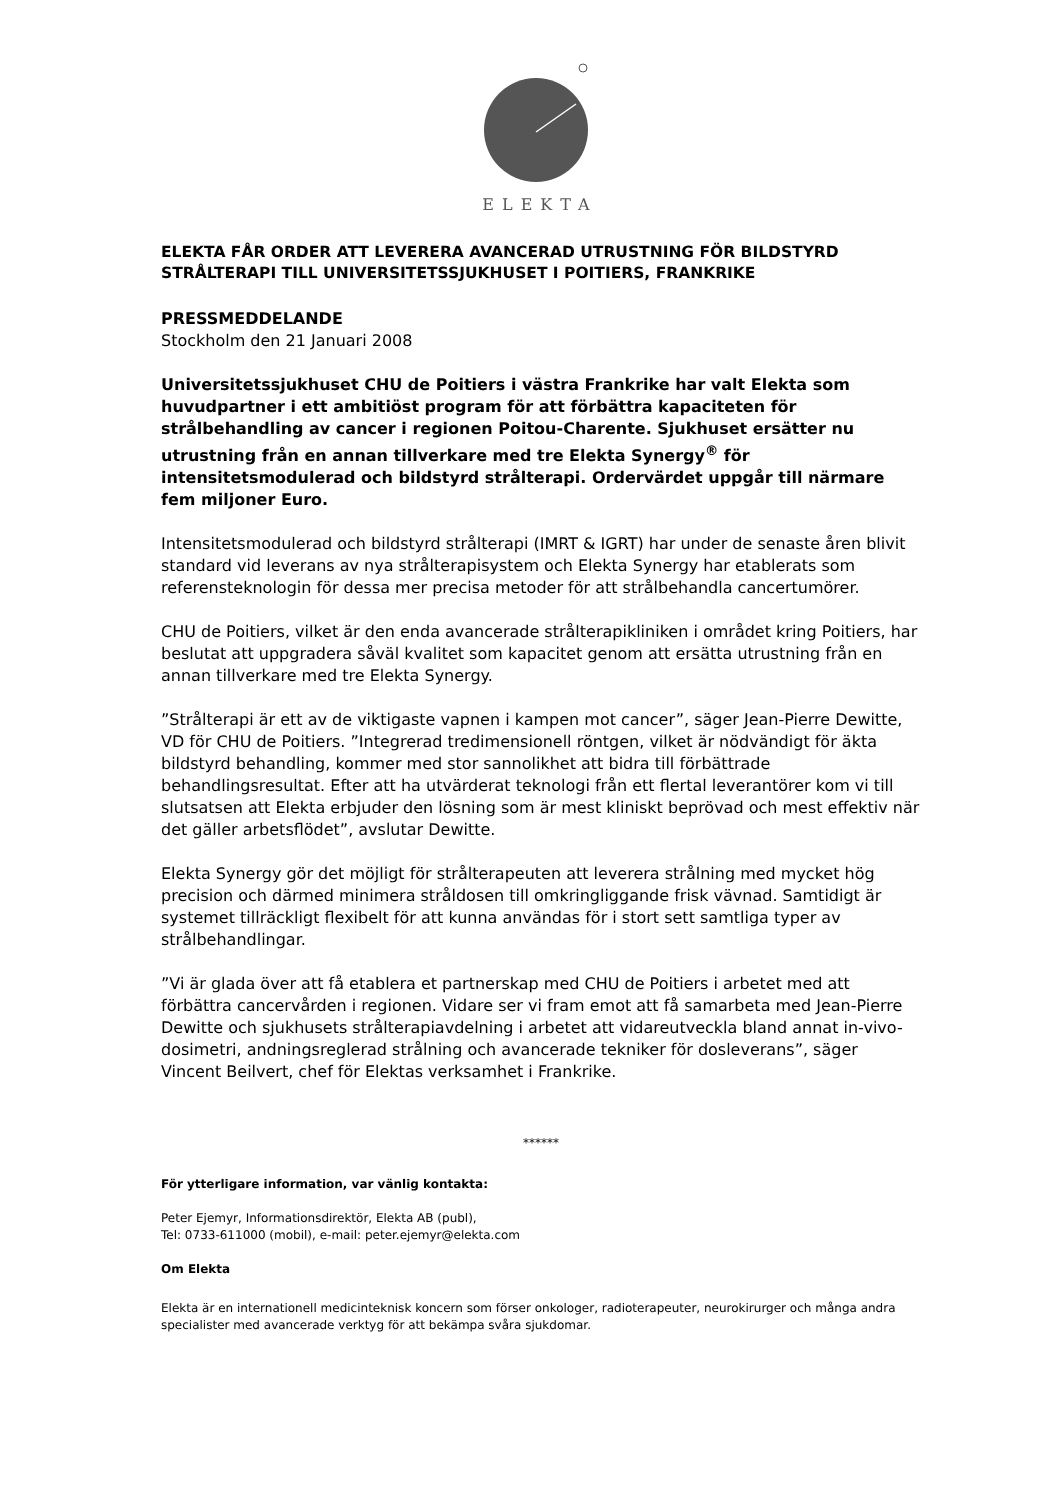ELEKTA
ELEKTA FÅR ORDER ATT LEVERERA AVANCERAD UTRUSTNING FÖR BILDSTYRD STRÅLTERAPI TILL UNIVERSITETSSJUKHUSET I POITIERS, FRANKRIKE
PRESSMEDDELANDE
Stockholm den 21 Januari 2008
Universitetssjukhuset CHU de Poitiers i västra Frankrike har valt Elekta som huvudpartner i ett ambitiöst program för att förbättra kapaciteten för strålbehandling av cancer i regionen Poitou-Charente. Sjukhuset ersätter nu utrustning från en annan tillverkare med tre Elekta Synergy<sup>®</sup> för intensitetsmodulerad och bildstyrd strålterapi. Ordervärdet uppgår till närmare fem miljoner Euro.
Intensitetsmodulerad och bildstyrd strålterapi (IMRT & IGRT) har under de senaste åren blivit standard vid leverans av nya strålterapisystem och Elekta Synergy har etablerats som referensteknologin för dessa mer precisa metoder för att strålbehandla cancertumörer.
CHU de Poitiers, vilket är den enda avancerade strålterapikliniken i området kring Poitiers, har beslutat att uppgradera såväl kvalitet som kapacitet genom att ersätta utrustning från en annan tillverkare med tre Elekta Synergy.
”Strålterapi är ett av de viktigaste vapnen i kampen mot cancer”, säger Jean-Pierre Dewitte, VD för CHU de Poitiers. ”Integrerad tredimensionell röntgen, vilket är nödvändigt för äkta bildstyrd behandling, kommer med stor sannolikhet att bidra till förbättrade behandlingsresultat. Efter att ha utvärderat teknologi från ett flertal leverantörer kom vi till slutsatsen att Elekta erbjuder den lösning som är mest kliniskt beprövad och mest effektiv när det gäller arbetsflödet”, avslutar Dewitte.
Elekta Synergy gör det möjligt för strålterapeuten att leverera strålning med mycket hög precision och därmed minimera stråldosen till omkringliggande frisk vävnad. Samtidigt är systemet tillräckligt flexibelt för att kunna användas för i stort sett samtliga typer av strålbehandlingar.
”Vi är glada över att få etablera et partnerskap med CHU de Poitiers i arbetet med att förbättra cancervården i regionen. Vidare ser vi fram emot att få samarbeta med Jean-Pierre Dewitte och sjukhusets strålterapiavdelning i arbetet att vidareutveckla bland annat in-vivo-dosimetri, andningsreglerad strålning och avancerade tekniker för dosleverans”, säger Vincent Beilvert, chef för Elektas verksamhet i Frankrike.
******
För ytterligare information, var vänlig kontakta:
Peter Ejemyr, Informationsdirektör, Elekta AB (publ),
Tel: 0733-611000 (mobil), e-mail: peter.ejemyr@elekta.com
Om Elekta
Elekta är en internationell medicinteknisk koncern som förser onkologer, radioterapeuter, neurokirurger och många andra specialister med avancerade verktyg för att bekämpa svåra sjukdomar.